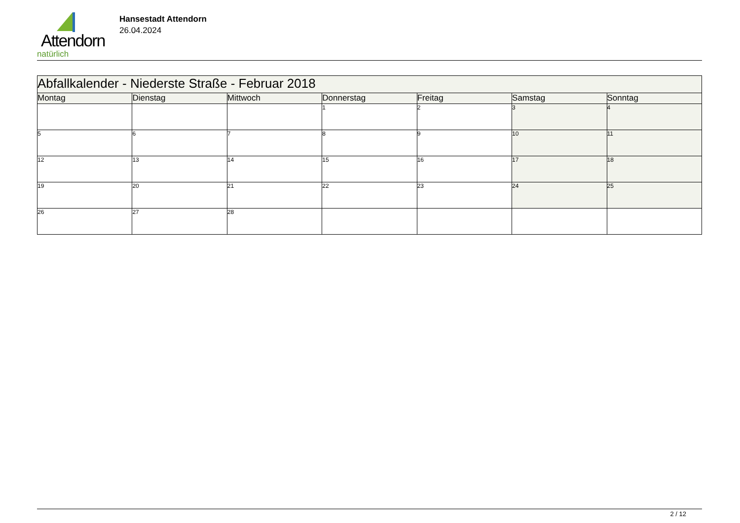Attendorn
natürlich
Hansestadt Attendorn
26.04.2024
| Abfallkalender - Niederste Straße - Februar 2018 | | | | | | |
| --- | --- | --- | --- | --- | --- | --- |
| Montag | Dienstag | Mittwoch | Donnerstag | Freitag | Samstag | Sonntag |
| | | | 1 | 2 | 3 | 4 |
| 5 | 6 | 7 | 8 | 9 | 10 | 11 |
| 12 | 13 | 14 | 15 | 16 | 17 | 18 |
| 19 | 20 | 21 | 22 | 23 | 24 | 25 |
| 26 | 27 | 28 | | | | |
2 / 12